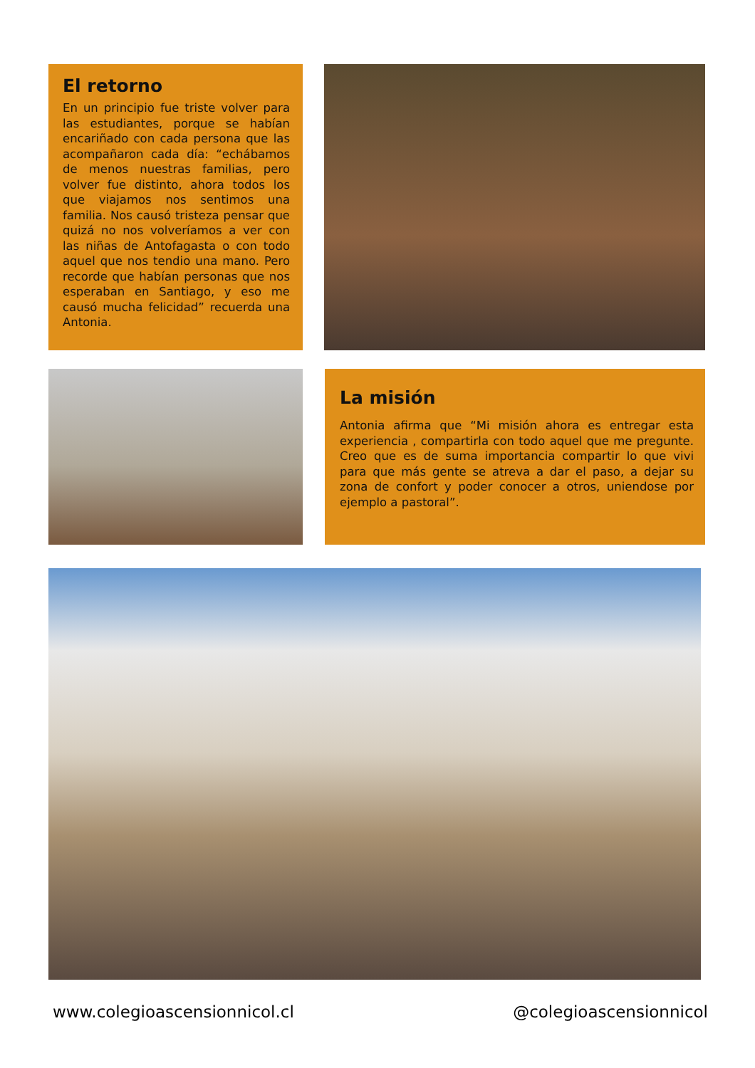El retorno
En un principio fue triste volver para las estudiantes, porque se habían encariñado con cada persona que las acompañaron cada día: “echábamos de menos nuestras familias, pero volver fue distinto, ahora todos los que viajamos nos sentimos una familia. Nos causó tristeza pensar que quizá no nos volveríamos a ver con las niñas de Antofagasta o con todo aquel que nos tendio una mano. Pero recorde que habían personas que nos esperaban en Santiago, y eso me causó mucha felicidad” recuerda una Antonia.
La misión
Antonia afirma que “Mi misión ahora es entregar esta experiencia , compartirla con todo aquel que me pregunte. Creo que es de suma importancia compartir lo que vivi para que más gente se atreva a dar el paso, a dejar su zona de confort y poder conocer a otros, uniendose por ejemplo a pastoral”.
www.colegioascensionnicol.cl @colegioascensionnicol